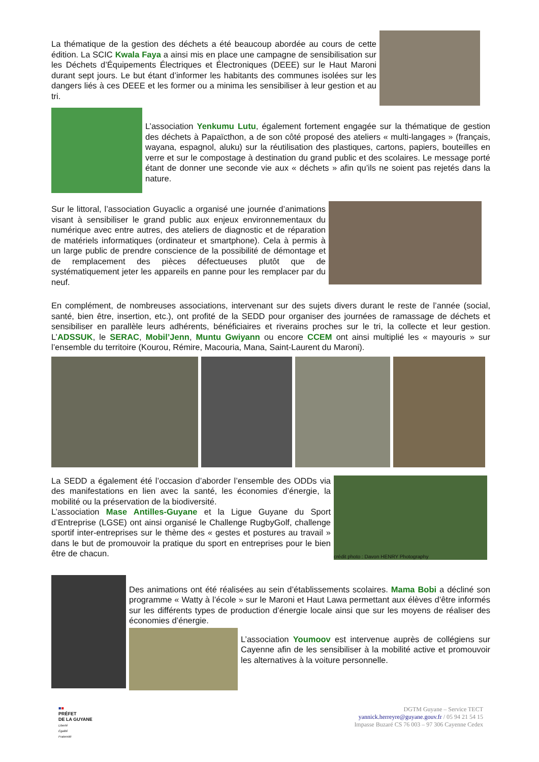La thématique de la gestion des déchets a été beaucoup abordée au cours de cette édition. La SCIC Kwala Faya a ainsi mis en place une campagne de sensibilisation sur les Déchets d’Équipements Électriques et Électroniques (DEEE) sur le Haut Maroni durant sept jours. Le but étant d’informer les habitants des communes isolées sur les dangers liés à ces DEEE et les former ou a minima les sensibiliser à leur gestion et au tri.
L’association Yenkumu Lutu, également fortement engagée sur la thématique de gestion des déchets à Papaïcthon, a de son côté proposé des ateliers « multi-langages » (français, wayana, espagnol, aluku) sur la réutilisation des plastiques, cartons, papiers, bouteilles en verre et sur le compostage à destination du grand public et des scolaires. Le message porté étant de donner une seconde vie aux « déchets » afin qu’ils ne soient pas rejetés dans la nature.
Sur le littoral, l’association Guyaclic a organisé une journée d’animations visant à sensibiliser le grand public aux enjeux environnementaux du numérique avec entre autres, des ateliers de diagnostic et de réparation de matériels informatiques (ordinateur et smartphone). Cela à permis à un large public de prendre conscience de la possibilité de démontage et de remplacement des pièces défectueuses plutôt que de systématiquement jeter les appareils en panne pour les remplacer par du neuf.
En complément, de nombreuses associations, intervenant sur des sujets divers durant le reste de l’année (social, santé, bien être, insertion, etc.), ont profité de la SEDD pour organiser des journées de ramassage de déchets et sensibiliser en parallèle leurs adhérents, bénéficiaires et riverains proches sur le tri, la collecte et leur gestion. L’ADSSUK, le SERAC, Mobil’Jenn, Muntu Gwiyann ou encore CCEM ont ainsi multiplié les « mayouris » sur l’ensemble du territoire (Kourou, Rémire, Macouria, Mana, Saint-Laurent du Maroni).
La SEDD a également été l’occasion d’aborder l’ensemble des ODDs via des manifestations en lien avec la santé, les économies d’énergie, la mobilité ou la préservation de la biodiversité.
L’association Mase Antilles-Guyane et la Ligue Guyane du Sport d’Entreprise (LGSE) ont ainsi organisé le Challenge RugbyGolf, challenge sportif inter-entreprises sur le thème des « gestes et postures au travail » dans le but de promouvoir la pratique du sport en entreprises pour le bien être de chacun.
crédit photo : Davon HENRY Photography
Des animations ont été réalisées au sein d’établissements scolaires. Mama Bobi a décliné son programme « Watty à l’école » sur le Maroni et Haut Lawa permettant aux élèves d’être informés sur les différents types de production d’énergie locale ainsi que sur les moyens de réaliser des économies d’énergie.
L’association Youmoov est intervenue auprès de collégiens sur Cayenne afin de les sensibiliser à la mobilité active et promouvoir les alternatives à la voiture personnelle.
■■
PRÉFET
DE LA GUYANE
Liberté
Égalité
Fraternité
DGTM Guyane – Service TECT
yannick.herreyre@guyane.gouv.fr / 05 94 21 54 15
Impasse Buzaré CS 76 003 – 97 306 Cayenne Cedex